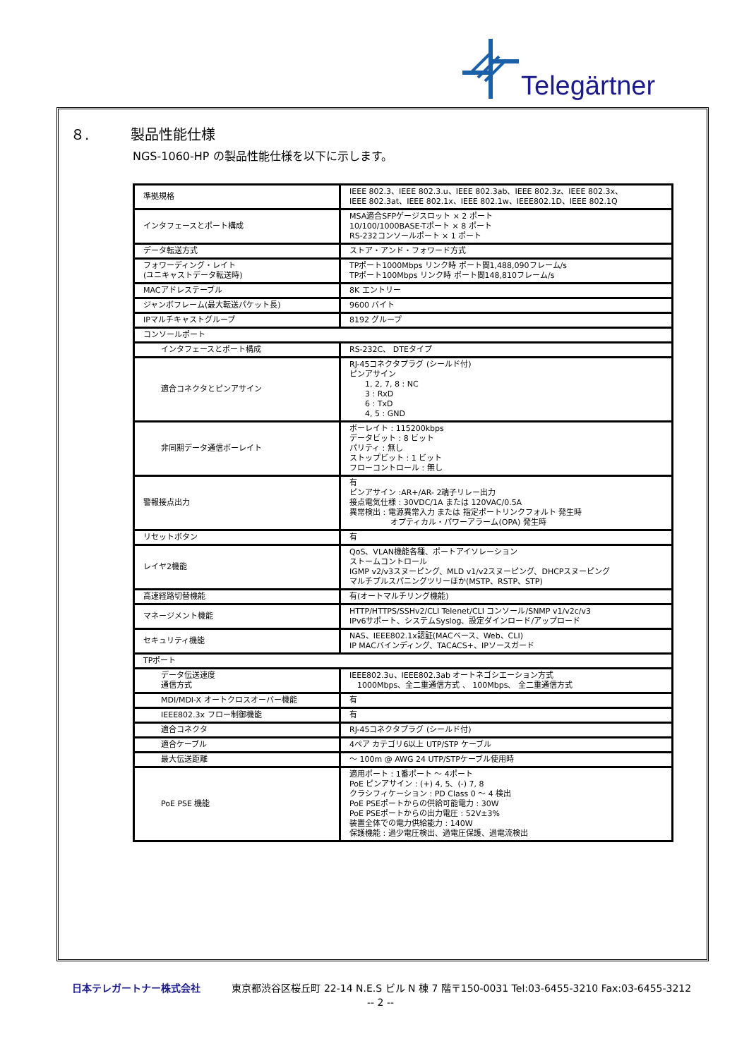Telegärtner
８. 製品性能仕様
NGS-1060-HP の製品性能仕様を以下に示します。
| 準拠規格 | IEEE 802.3、IEEE 802.3.u、IEEE 802.3ab、IEEE 802.3z、IEEE 802.3x、 IEEE 802.3at、IEEE 802.1x、IEEE 802.1w、IEEE802.1D、IEEE 802.1Q |
| インタフェースとポート構成 | MSA適合SFPゲージスロット × 2 ポート 10/100/1000BASE-Tポート × 8 ポート RS-232コンソールポート × 1 ポート |
| データ転送方式 | ストア・アンド・フォワード方式 |
| フォワーディング・レイト (ユニキャストデータ転送時) | TPポート1000Mbps リンク時 ポート間1,488,090フレーム/s TPポート100Mbps リンク時 ポート間148,810フレーム/s |
| MACアドレステーブル | 8K エントリー |
| ジャンボフレーム(最大転送パケット長) | 9600 バイト |
| IPマルチキャストグループ | 8192 グループ |
| コンソールポート | |
| インタフェースとポート構成 | RS-232C、 DTEタイプ |
| 適合コネクタとピンアサイン | RJ-45コネクタプラグ (シールド付) ピンアサイン 1, 2, 7, 8 : NC 3 : RxD 6 : TxD 4, 5 : GND |
| 非同期データ通信ボーレイト | ボーレイト : 115200kbps データビット : 8 ビット パリティ : 無し ストップビット : 1 ビット フローコントロール : 無し |
| 警報接点出力 | 有 ピンアサイン :AR+/AR- 2端子リレー出力 接点電気仕様 : 30VDC/1A または 120VAC/0.5A 異常検出 : 電源異常入力 または 指定ポートリンクフォルト 発生時 オプティカル・パワーアラーム(OPA) 発生時 |
| リセットボタン | 有 |
| レイヤ2機能 | QoS、VLAN機能各種、ポートアイソレーション ストームコントロール IGMP v2/v3スヌーピング、MLD v1/v2スヌーピング、DHCPスヌーピング マルチプルスパニングツリーほか(MSTP、RSTP、STP) |
| 高速経路切替機能 | 有(オートマルチリング機能) |
| マネージメント機能 | HTTP/HTTPS/SSHv2/CLI Telenet/CLI コンソール/SNMP v1/v2c/v3 IPv6サポート、システムSyslog、設定ダインロード/アップロード |
| セキュリティ機能 | NAS、IEEE802.1x認証(MACベース、Web、CLI) IP MACバインディング、TACACS+、IPソースガード |
| TPポート | |
| データ伝送速度 通信方式 | IEEE802.3u、IEEE802.3ab オートネゴシエーション方式 1000Mbps、全二重通信方式 、 100Mbps、 全二重通信方式 |
| MDI/MDI-X オートクロスオーバー機能 | 有 |
| IEEE802.3x フロー制御機能 | 有 |
| 適合コネクタ | RJ-45コネクタプラグ (シールド付) |
| 適合ケーブル | 4ペア カテゴリ6以上 UTP/STP ケーブル |
| 最大伝送距離 | ～ 100m @ AWG 24 UTP/STPケーブル使用時 |
| PoE PSE 機能 | 適用ポート : 1番ポート ～ 4ポート PoE ピンアサイン : (+) 4, 5、(-) 7, 8 クラシフィケーション : PD Class 0 ～ 4 検出 PoE PSEポートからの供給可能電力 : 30W PoE PSEポートからの出力電圧 : 52V±3% 装置全体での電力供給能力 : 140W 保護機能 : 過少電圧検出、過電圧保護、過電流検出 |
日本テレガートナー株式会社 東京都渋谷区桜丘町 22-14 N.E.S ビル N 棟 7 階〒150-0031 Tel:03-6455-3210 Fax:03-6455-3212
-- 2 --